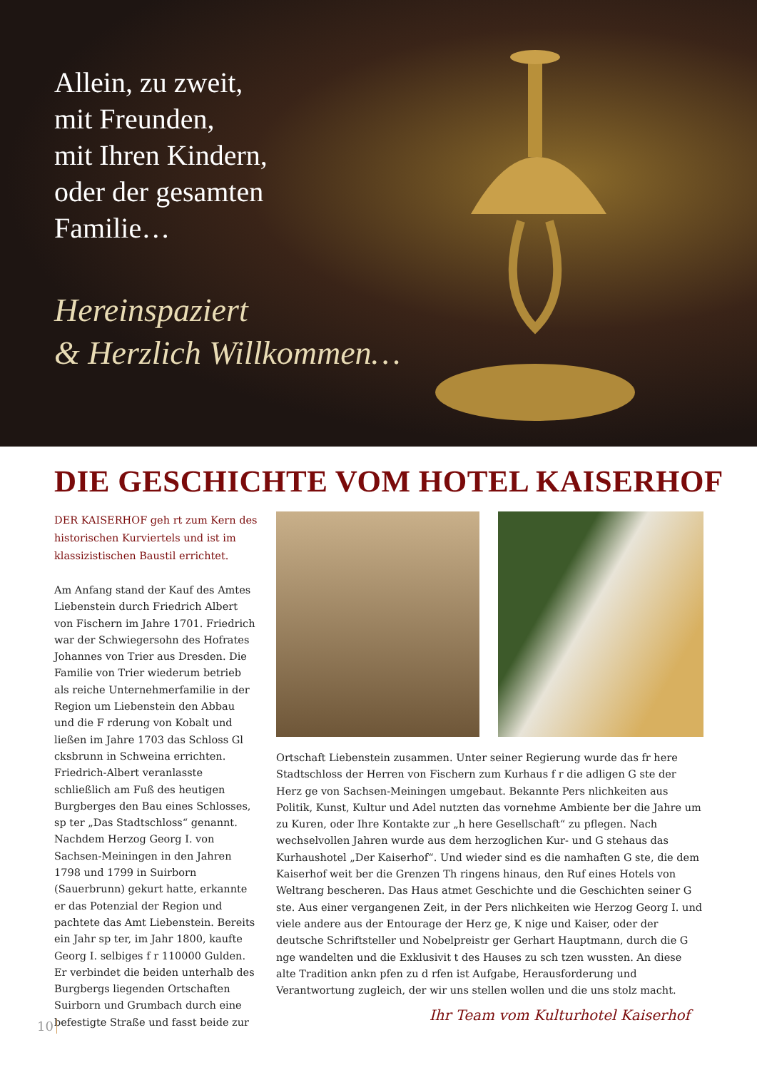Allein, zu zweit,
mit Freunden,
mit Ihren Kindern,
oder der gesamten
Familie…
Hereinspaziert
& Herzlich Willkommen…
DIE GESCHICHTE VOM HOTEL KAISERHOF
DER KAISERHOF geh rt zum Kern des historischen Kurviertels und ist im klassizistischen Baustil errichtet.
Am Anfang stand der Kauf des Amtes Liebenstein durch Friedrich Albert von Fischern im Jahre 1701. Friedrich war der Schwiegersohn des Hofrates Johannes von Trier aus Dresden. Die Familie von Trier wiederum betrieb als reiche Unternehmerfamilie in der Region um Liebenstein den Abbau und die F rderung von Kobalt und ließen im Jahre 1703 das Schloss Gl cksbrunn in Schweina errichten. Friedrich-Albert veranlasste schließlich am Fuß des heutigen Burgberges den Bau eines Schlosses, sp ter „Das Stadtschloss“ genannt. Nachdem Herzog Georg I. von Sachsen-Meiningen in den Jahren 1798 und 1799 in Suirborn (Sauerbrunn) gekurt hatte, erkannte er das Potenzial der Region und pachtete das Amt Liebenstein. Bereits ein Jahr sp ter, im Jahr 1800, kaufte Georg I. selbiges f r 110000 Gulden. Er verbindet die beiden unterhalb des Burgbergs liegenden Ortschaften Suirborn und Grumbach durch eine befestigte Straße und fasst beide zur
Ortschaft Liebenstein zusammen. Unter seiner Regierung wurde das fr here Stadtschloss der Herren von Fischern zum Kurhaus f r die adligen G ste der Herz ge von Sachsen-Meiningen umgebaut. Bekannte Pers nlichkeiten aus Politik, Kunst, Kultur und Adel nutzten das vornehme Ambiente ber die Jahre um zu Kuren, oder Ihre Kontakte zur „h here Gesellschaft“ zu pflegen. Nach wechselvollen Jahren wurde aus dem herzoglichen Kur- und G stehaus das Kurhaushotel „Der Kaiserhof“. Und wieder sind es die namhaften G ste, die dem Kaiserhof weit ber die Grenzen Th ringens hinaus, den Ruf eines Hotels von Weltrang bescheren. Das Haus atmet Geschichte und die Geschichten seiner G ste. Aus einer vergangenen Zeit, in der Pers nlichkeiten wie Herzog Georg I. und viele andere aus der Entourage der Herz ge, K nige und Kaiser, oder der deutsche Schriftsteller und Nobelpreistr ger Gerhart Hauptmann, durch die G nge wandelten und die Exklusivit t des Hauses zu sch tzen wussten. An diese alte Tradition ankn pfen zu d rfen ist Aufgabe, Herausforderung und Verantwortung zugleich, der wir uns stellen wollen und die uns stolz macht.
Ihr Team vom Kulturhotel Kaiserhof
10